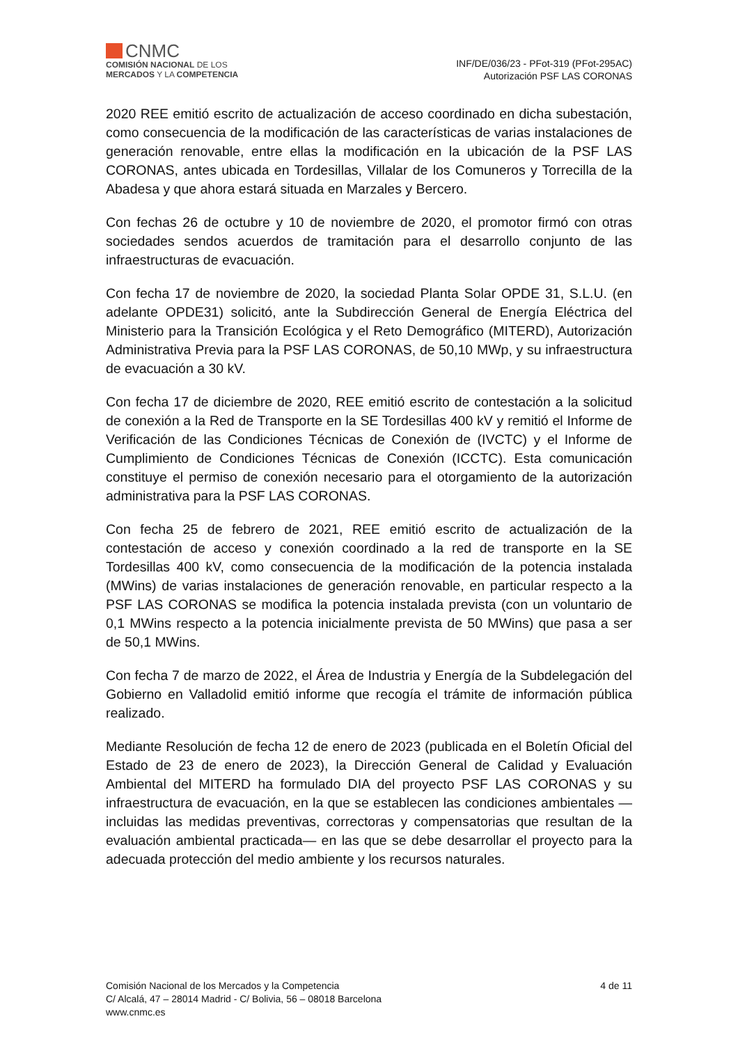CNMC
COMISIÓN NACIONAL DE LOS
MERCADOS Y LA COMPETENCIA
INF/DE/036/23 - PFot-319 (PFot-295AC)
Autorización PSF LAS CORONAS
2020 REE emitió escrito de actualización de acceso coordinado en dicha subestación, como consecuencia de la modificación de las características de varias instalaciones de generación renovable, entre ellas la modificación en la ubicación de la PSF LAS CORONAS, antes ubicada en Tordesillas, Villalar de los Comuneros y Torrecilla de la Abadesa y que ahora estará situada en Marzales y Bercero.
Con fechas 26 de octubre y 10 de noviembre de 2020, el promotor firmó con otras sociedades sendos acuerdos de tramitación para el desarrollo conjunto de las infraestructuras de evacuación.
Con fecha 17 de noviembre de 2020, la sociedad Planta Solar OPDE 31, S.L.U. (en adelante OPDE31) solicitó, ante la Subdirección General de Energía Eléctrica del Ministerio para la Transición Ecológica y el Reto Demográfico (MITERD), Autorización Administrativa Previa para la PSF LAS CORONAS, de 50,10 MWp, y su infraestructura de evacuación a 30 kV.
Con fecha 17 de diciembre de 2020, REE emitió escrito de contestación a la solicitud de conexión a la Red de Transporte en la SE Tordesillas 400 kV y remitió el Informe de Verificación de las Condiciones Técnicas de Conexión de (IVCTC) y el Informe de Cumplimiento de Condiciones Técnicas de Conexión (ICCTC). Esta comunicación constituye el permiso de conexión necesario para el otorgamiento de la autorización administrativa para la PSF LAS CORONAS.
Con fecha 25 de febrero de 2021, REE emitió escrito de actualización de la contestación de acceso y conexión coordinado a la red de transporte en la SE Tordesillas 400 kV, como consecuencia de la modificación de la potencia instalada (MWins) de varias instalaciones de generación renovable, en particular respecto a la PSF LAS CORONAS se modifica la potencia instalada prevista (con un voluntario de 0,1 MWins respecto a la potencia inicialmente prevista de 50 MWins) que pasa a ser de 50,1 MWins.
Con fecha 7 de marzo de 2022, el Área de Industria y Energía de la Subdelegación del Gobierno en Valladolid emitió informe que recogía el trámite de información pública realizado.
Mediante Resolución de fecha 12 de enero de 2023 (publicada en el Boletín Oficial del Estado de 23 de enero de 2023), la Dirección General de Calidad y Evaluación Ambiental del MITERD ha formulado DIA del proyecto PSF LAS CORONAS y su infraestructura de evacuación, en la que se establecen las condiciones ambientales —incluidas las medidas preventivas, correctoras y compensatorias que resultan de la evaluación ambiental practicada— en las que se debe desarrollar el proyecto para la adecuada protección del medio ambiente y los recursos naturales.
Comisión Nacional de los Mercados y la Competencia
C/ Alcalá, 47 – 28014 Madrid - C/ Bolivia, 56 – 08018 Barcelona
www.cnmc.es
4 de 11